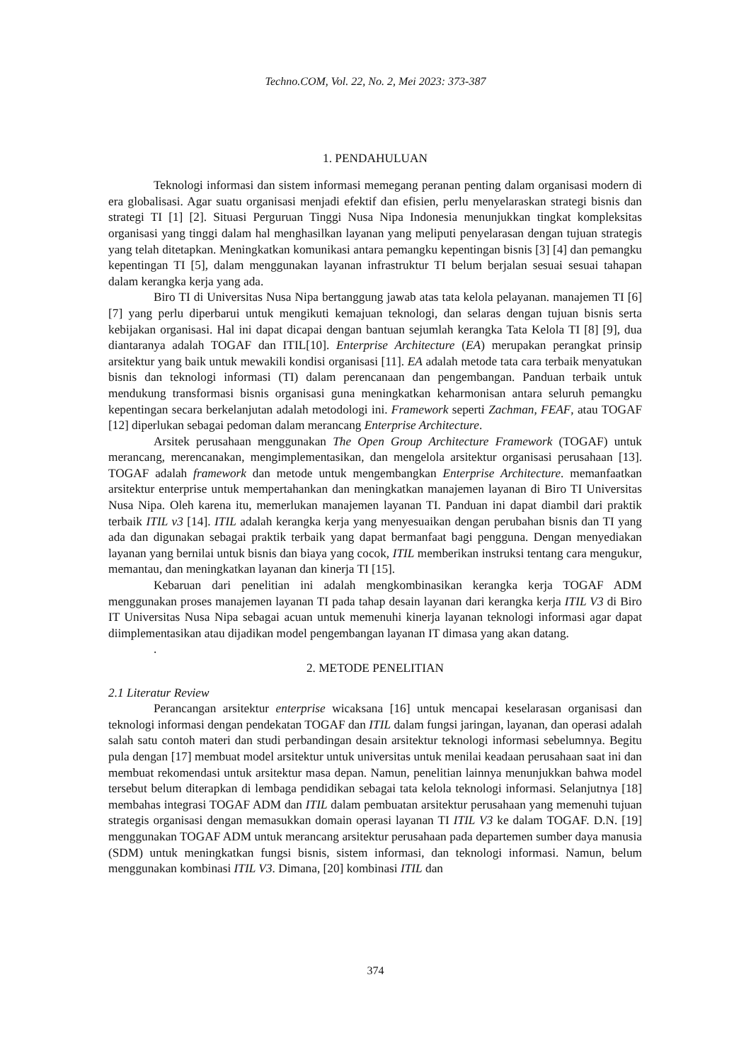Techno.COM, Vol. 22, No. 2, Mei 2023: 373-387
1. PENDAHULUAN
Teknologi informasi dan sistem informasi memegang peranan penting dalam organisasi modern di era globalisasi. Agar suatu organisasi menjadi efektif dan efisien, perlu menyelaraskan strategi bisnis dan strategi TI [1] [2]. Situasi Perguruan Tinggi Nusa Nipa Indonesia menunjukkan tingkat kompleksitas organisasi yang tinggi dalam hal menghasilkan layanan yang meliputi penyelarasan dengan tujuan strategis yang telah ditetapkan. Meningkatkan komunikasi antara pemangku kepentingan bisnis [3] [4] dan pemangku kepentingan TI [5], dalam menggunakan layanan infrastruktur TI belum berjalan sesuai sesuai tahapan dalam kerangka kerja yang ada.
Biro TI di Universitas Nusa Nipa bertanggung jawab atas tata kelola pelayanan. manajemen TI [6] [7] yang perlu diperbarui untuk mengikuti kemajuan teknologi, dan selaras dengan tujuan bisnis serta kebijakan organisasi. Hal ini dapat dicapai dengan bantuan sejumlah kerangka Tata Kelola TI [8] [9], dua diantaranya adalah TOGAF dan ITIL[10]. Enterprise Architecture (EA) merupakan perangkat prinsip arsitektur yang baik untuk mewakili kondisi organisasi [11]. EA adalah metode tata cara terbaik menyatukan bisnis dan teknologi informasi (TI) dalam perencanaan dan pengembangan. Panduan terbaik untuk mendukung transformasi bisnis organisasi guna meningkatkan keharmonisan antara seluruh pemangku kepentingan secara berkelanjutan adalah metodologi ini. Framework seperti Zachman, FEAF, atau TOGAF [12] diperlukan sebagai pedoman dalam merancang Enterprise Architecture.
Arsitek perusahaan menggunakan The Open Group Architecture Framework (TOGAF) untuk merancang, merencanakan, mengimplementasikan, dan mengelola arsitektur organisasi perusahaan [13]. TOGAF adalah framework dan metode untuk mengembangkan Enterprise Architecture. memanfaatkan arsitektur enterprise untuk mempertahankan dan meningkatkan manajemen layanan di Biro TI Universitas Nusa Nipa. Oleh karena itu, memerlukan manajemen layanan TI. Panduan ini dapat diambil dari praktik terbaik ITIL v3 [14]. ITIL adalah kerangka kerja yang menyesuaikan dengan perubahan bisnis dan TI yang ada dan digunakan sebagai praktik terbaik yang dapat bermanfaat bagi pengguna. Dengan menyediakan layanan yang bernilai untuk bisnis dan biaya yang cocok, ITIL memberikan instruksi tentang cara mengukur, memantau, dan meningkatkan layanan dan kinerja TI [15].
Kebaruan dari penelitian ini adalah mengkombinasikan kerangka kerja TOGAF ADM menggunakan proses manajemen layanan TI pada tahap desain layanan dari kerangka kerja ITIL V3 di Biro IT Universitas Nusa Nipa sebagai acuan untuk memenuhi kinerja layanan teknologi informasi agar dapat diimplementasikan atau dijadikan model pengembangan layanan IT dimasa yang akan datang.
.
2. METODE PENELITIAN
2.1 Literatur Review
Perancangan arsitektur enterprise wicaksana [16] untuk mencapai keselarasan organisasi dan teknologi informasi dengan pendekatan TOGAF dan ITIL dalam fungsi jaringan, layanan, dan operasi adalah salah satu contoh materi dan studi perbandingan desain arsitektur teknologi informasi sebelumnya. Begitu pula dengan [17] membuat model arsitektur untuk universitas untuk menilai keadaan perusahaan saat ini dan membuat rekomendasi untuk arsitektur masa depan. Namun, penelitian lainnya menunjukkan bahwa model tersebut belum diterapkan di lembaga pendidikan sebagai tata kelola teknologi informasi. Selanjutnya [18] membahas integrasi TOGAF ADM dan ITIL dalam pembuatan arsitektur perusahaan yang memenuhi tujuan strategis organisasi dengan memasukkan domain operasi layanan TI ITIL V3 ke dalam TOGAF. D.N. [19] menggunakan TOGAF ADM untuk merancang arsitektur perusahaan pada departemen sumber daya manusia (SDM) untuk meningkatkan fungsi bisnis, sistem informasi, dan teknologi informasi. Namun, belum menggunakan kombinasi ITIL V3. Dimana, [20] kombinasi ITIL dan
374